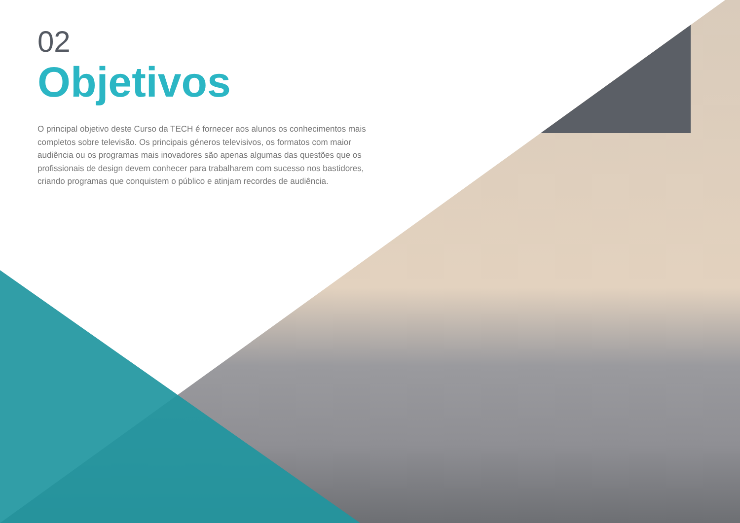02
Objetivos
O principal objetivo deste Curso da TECH é fornecer aos alunos os conhecimentos mais completos sobre televisão. Os principais géneros televisivos, os formatos com maior audiência ou os programas mais inovadores são apenas algumas das questões que os profissionais de design devem conhecer para trabalharem com sucesso nos bastidores, criando programas que conquistem o público e atinjam recordes de audiência.